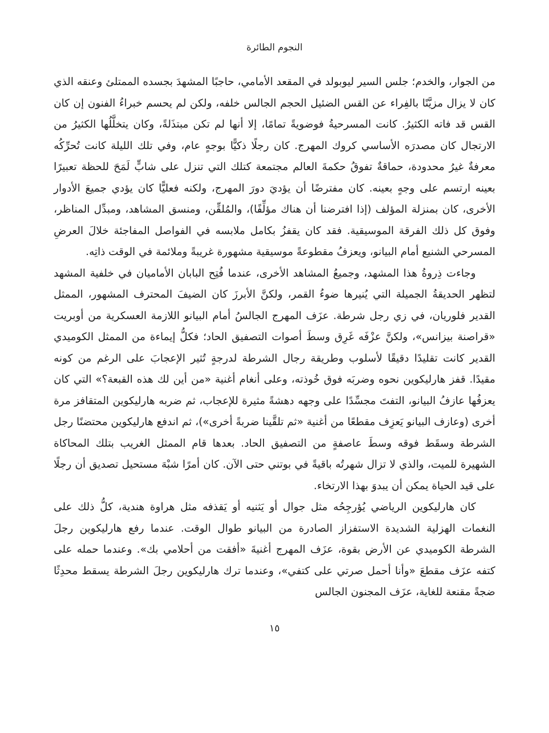النجوم الطائرة
من الجوار، والخدم؛ جلس السير ليوبولد في المقعد الأمامي، حاجبًا المشهدَ بجسده الممتلئ وعنقه الذي كان لا يزال مزيَّنًا بالفِراء عن القس الضئيل الحجم الجالس خلفه، ولكن لم يحسم خبراءُ الفنون إن كان القس قد فاته الكثيرُ. كانت المسرحيةُ فوضويةً تمامًا، إلا أنها لم تكن مبتذَلةً، وكان يتخلَّلُها الكثيرُ من الارتجال كان مصدرَه الأساسي كروك المهرج. كان رجلًا ذكيًّا بوجهٍ عام، وفي تلك الليلة كانت تُحرِّكُه معرفةٌ غيرُ محدودة، حماقةٌ تفوقُ حكمةَ العالم مجتمعة كتلك التي تنزل على شابٍّ لَمَحَ للحظة تعبيرًا بعينه ارتسم على وجهٍ بعينه. كان مفترضًا أن يؤديَ دورَ المهرج، ولكنه فعليًّا كان يؤدي جميعَ الأدوار الأخرى، كان بمنزلة المؤلف (إذا افترضنا أن هناك مؤلِّفًا)، والمُلقِّن، ومنسق المشاهد، ومبدِّل المناظر، وفوق كل ذلك الفرقة الموسيقية. فقد كان يقفزُ بكامل ملابسه في الفواصل المفاجئة خلالَ العرضِ المسرحي الشنيع أمام البيانو، ويعزفُ مقطوعةً موسيقية مشهورة غريبةً وملائمة في الوقت ذاتِه.
وجاءت ذِروةُ هذا المشهد، وجميعُ المشاهد الأخرى، عندما فُتِح البابان الأماميان في خلفية المشهد لتظهر الحديقةُ الجميلة التي يُنيرها ضوءُ القمر، ولكنَّ الأبرزَ كان الضيفَ المحترف المشهور، الممثل القدير فلوريان، في زي رجل شرطة. عزَف المهرج الجالسُ أمام البيانو اللازمة العسكرية من أوبريت «قراصنة بيزانس»، ولكنَّ عزْفَه غَرِق وسطَ أصوات التصفيق الحاد؛ فكلُّ إيماءة من الممثل الكوميدي القدير كانت تقليدًا دقيقًا لأسلوب وطريقة رجال الشرطة لدرجةٍ تُثير الإعجابَ على الرغم من كونه مقيدًا. قفز هارليكوين نحوه وضربَه فوق خُوذته، وعلى أنغام أغنية «من أين لك هذه القبعة؟» التي كان يعزفُها عازفُ البيانو، التفتَ مجسِّدًا على وجهه دهشةً مثيرة للإعجاب، ثم ضربه هارليكوين المتقافز مرة أخرى (وعازف البيانو يَعزِف مقطعًا من أغنية «ثم تلقَّينا ضربةً أخرى»)، ثم اندفع هارليكوين محتضنًا رجل الشرطة وسقَط فوقه وسطَ عاصفةٍ من التصفيق الحاد. بعدها قام الممثل الغريب بتلك المحاكاة الشهيرة للميت، والذي لا تزال شهرتُه باقيةً في بوتني حتى الآن. كان أمرًا شبْهَ مستحيل تصديق أن رجلًا على قيد الحياة يمكن أن يبدوَ بهذا الارتخاء.
كان هارليكوين الرياضي يُؤرجِحُه مثل جوال أو يَثنيه أو يَقذفه مثل هراوة هندية، كلُّ ذلك على النغمات الهزلية الشديدة الاستفزاز الصادرة من البيانو طوال الوقت. عندما رفع هارليكوين رجلَ الشرطة الكوميدي عن الأرض بقوة، عزَف المهرج أغنيةَ «أفقت من أحلامي بك». وعندما حمله على كتفه عزَف مقطعَ «وأنا أحمل صرتي على كتفي»، وعندما ترك هارليكوين رجلَ الشرطة يسقط محدِثًا ضجةً مقنعة للغاية، عزَف المجنون الجالس
١٥